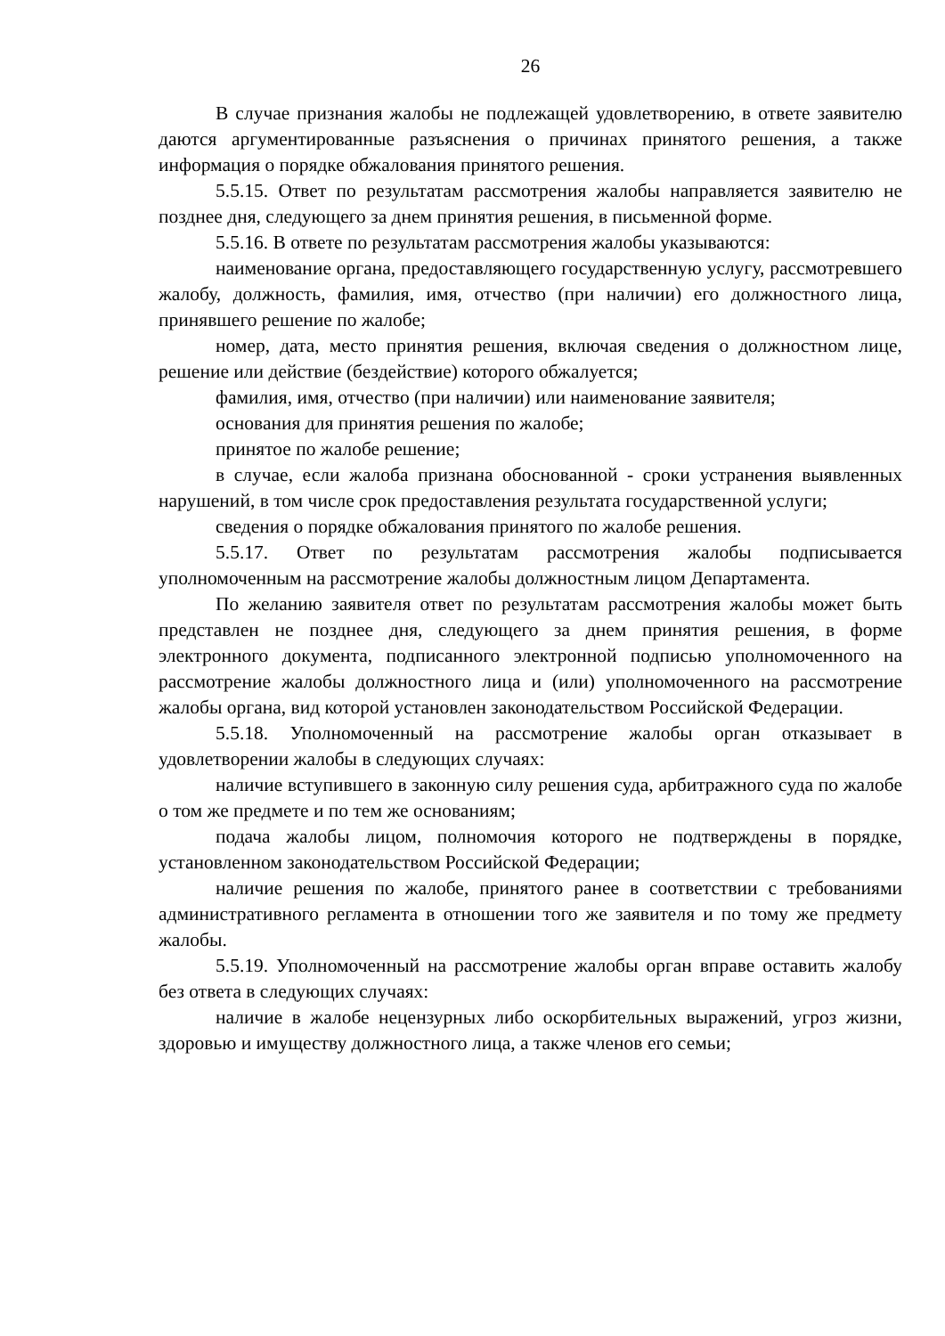26
В случае признания жалобы не подлежащей удовлетворению, в ответе заявителю даются аргументированные разъяснения о причинах принятого решения, а также информация о порядке обжалования принятого решения.
5.5.15. Ответ по результатам рассмотрения жалобы направляется заявителю не позднее дня, следующего за днем принятия решения, в письменной форме.
5.5.16. В ответе по результатам рассмотрения жалобы указываются:
наименование органа, предоставляющего государственную услугу, рассмотревшего жалобу, должность, фамилия, имя, отчество (при наличии) его должностного лица, принявшего решение по жалобе;
номер, дата, место принятия решения, включая сведения о должностном лице, решение или действие (бездействие) которого обжалуется;
фамилия, имя, отчество (при наличии) или наименование заявителя;
основания для принятия решения по жалобе;
принятое по жалобе решение;
в случае, если жалоба признана обоснованной - сроки устранения выявленных нарушений, в том числе срок предоставления результата государственной услуги;
сведения о порядке обжалования принятого по жалобе решения.
5.5.17. Ответ по результатам рассмотрения жалобы подписывается уполномоченным на рассмотрение жалобы должностным лицом Департамента.
По желанию заявителя ответ по результатам рассмотрения жалобы может быть представлен не позднее дня, следующего за днем принятия решения, в форме электронного документа, подписанного электронной подписью уполномоченного на рассмотрение жалобы должностного лица и (или) уполномоченного на рассмотрение жалобы органа, вид которой установлен законодательством Российской Федерации.
5.5.18. Уполномоченный на рассмотрение жалобы орган отказывает в удовлетворении жалобы в следующих случаях:
наличие вступившего в законную силу решения суда, арбитражного суда по жалобе о том же предмете и по тем же основаниям;
подача жалобы лицом, полномочия которого не подтверждены в порядке, установленном законодательством Российской Федерации;
наличие решения по жалобе, принятого ранее в соответствии с требованиями административного регламента в отношении того же заявителя и по тому же предмету жалобы.
5.5.19. Уполномоченный на рассмотрение жалобы орган вправе оставить жалобу без ответа в следующих случаях:
наличие в жалобе нецензурных либо оскорбительных выражений, угроз жизни, здоровью и имуществу должностного лица, а также членов его семьи;